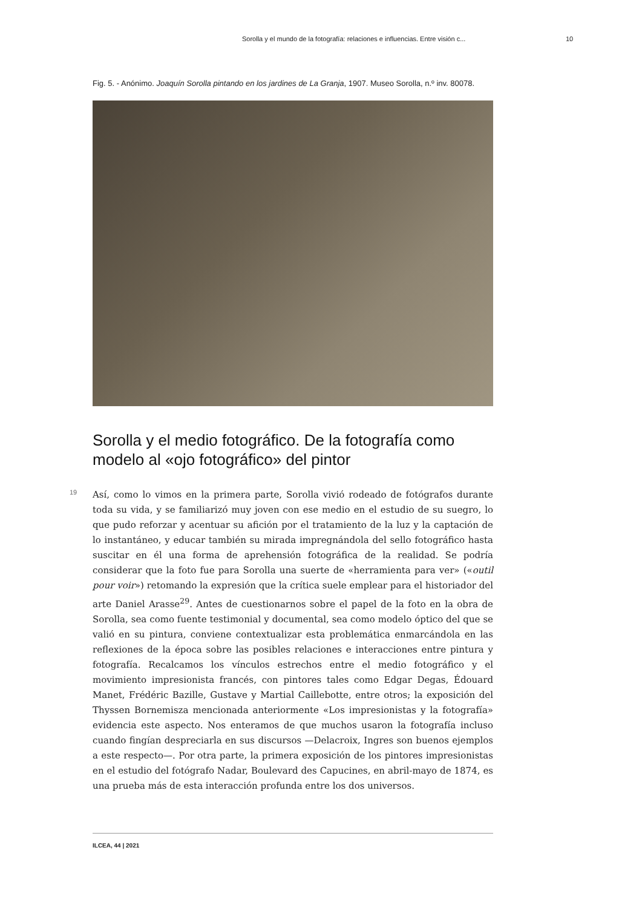Sorolla y el mundo de la fotografía: relaciones e influencias. Entre visión c... 10
Fig. 5. - Anónimo. Joaquín Sorolla pintando en los jardines de La Granja, 1907. Museo Sorolla, n.º inv. 80078.
Sorolla y el medio fotográfico. De la fotografía como modelo al «ojo fotográfico» del pintor
19
Así, como lo vimos en la primera parte, Sorolla vivió rodeado de fotógrafos durante toda su vida, y se familiarizó muy joven con ese medio en el estudio de su suegro, lo que pudo reforzar y acentuar su afición por el tratamiento de la luz y la captación de lo instantáneo, y educar también su mirada impregnándola del sello fotográfico hasta suscitar en él una forma de aprehensión fotográfica de la realidad. Se podría considerar que la foto fue para Sorolla una suerte de «herramienta para ver» («outil pour voir») retomando la expresión que la crítica suele emplear para el historiador del arte Daniel Arasse<sup>29</sup>. Antes de cuestionarnos sobre el papel de la foto en la obra de Sorolla, sea como fuente testimonial y documental, sea como modelo óptico del que se valió en su pintura, conviene contextualizar esta problemática enmarcándola en las reflexiones de la época sobre las posibles relaciones e interacciones entre pintura y fotografía. Recalcamos los vínculos estrechos entre el medio fotográfico y el movimiento impresionista francés, con pintores tales como Edgar Degas, Édouard Manet, Frédéric Bazille, Gustave y Martial Caillebotte, entre otros; la exposición del Thyssen Bornemisza mencionada anteriormente «Los impresionistas y la fotografía» evidencia este aspecto. Nos enteramos de que muchos usaron la fotografía incluso cuando fingían despreciarla en sus discursos —Delacroix, Ingres son buenos ejemplos a este respecto—. Por otra parte, la primera exposición de los pintores impresionistas en el estudio del fotógrafo Nadar, Boulevard des Capucines, en abril-mayo de 1874, es una prueba más de esta interacción profunda entre los dos universos.
ILCEA, 44 | 2021